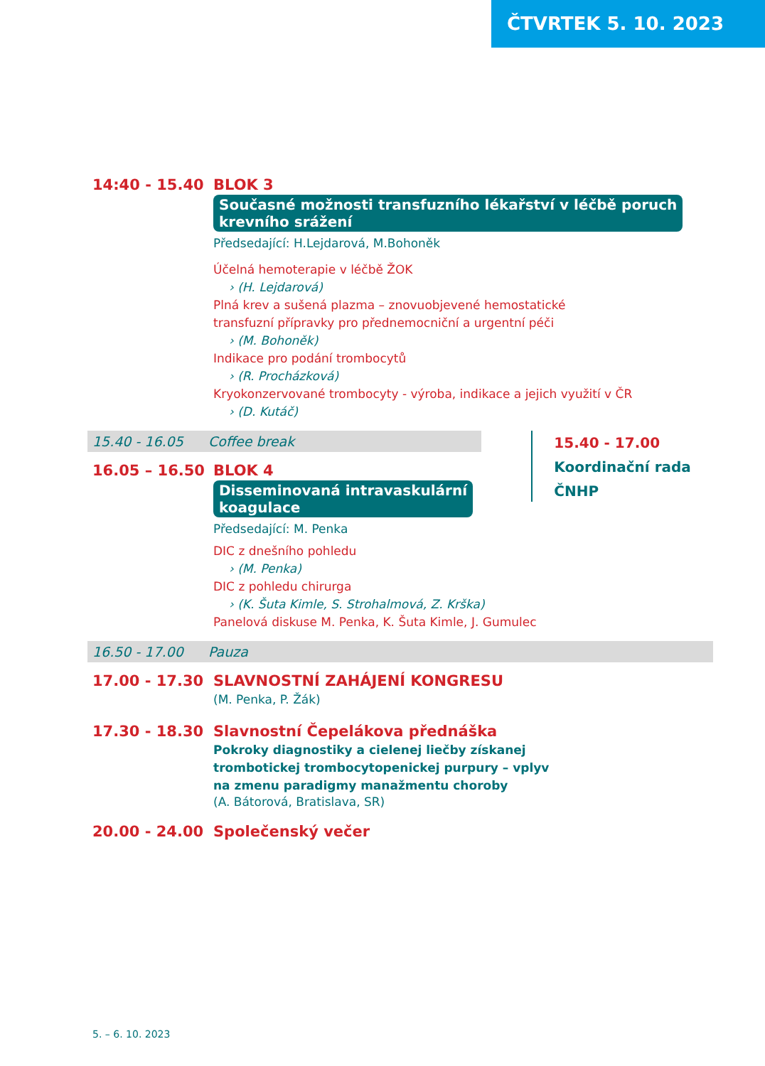ČTVRTEK 5. 10. 2023
14:40 - 15.40 BLOK 3
Současné možnosti transfuzního lékařství v léčbě poruch
krevního srážení
Předsedající: H.Lejdarová, M.Bohoněk
Účelná hemoterapie v léčbě ŽOK
› (H. Lejdarová)
Plná krev a sušená plazma – znovuobjevené hemostatické
transfuzní přípravky pro přednemocniční a urgentní péči
› (M. Bohoněk)
Indikace pro podání trombocytů
› (R. Procházková)
Kryokonzervované trombocyty - výroba, indikace a jejich využití v ČR
› (D. Kutáč)
15.40 - 16.05 Coffee break
16.05 – 16.50 BLOK 4
Disseminovaná intravaskulární
koagulace
Předsedající: M. Penka
15.40 - 17.00
Koordinační rada ČNHP
DIC z dnešního pohledu
› (M. Penka)
DIC z pohledu chirurga
› (K. Šuta Kimle, S. Strohalmová, Z. Krška)
Panelová diskuse M. Penka, K. Šuta Kimle, J. Gumulec
16.50 - 17.00 Pauza
17.00 - 17.30 SLAVNOSTNÍ ZAHÁJENÍ KONGRESU
(M. Penka, P. Žák)
17.30 - 18.30 Slavnostní Čepelákova přednáška
Pokroky diagnostiky a cielenej liečby získanej
trombotickej trombocytopenickej purpury – vplyv
na zmenu paradigmy manažmentu choroby
(A. Bátorová, Bratislava, SR)
20.00 - 24.00 Společenský večer
5. – 6. 10. 2023